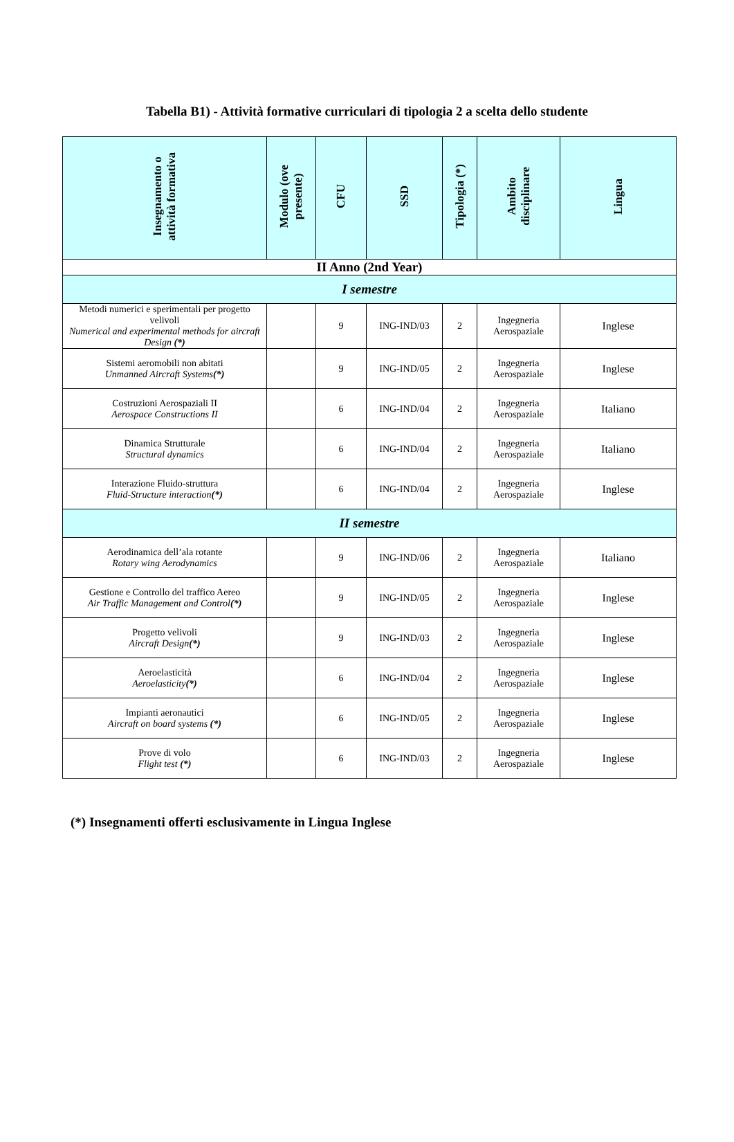Tabella B1) - Attività formative curriculari di tipologia 2 a scelta dello studente
| Insegnamento o attività formativa | Modulo (ove presente) | CFU | SSD | Tipologia (*) | Ambito disciplinare | Lingua |
| --- | --- | --- | --- | --- | --- | --- |
| II Anno (2nd Year) | | | | | | |
| I semestre | | | | | | |
| Metodi numerici e sperimentali per progetto velivoli Numerical and experimental methods for aircraft Design (*) | | 9 | ING-IND/03 | 2 | Ingegneria Aerospaziale | Inglese |
| Sistemi aeromobili non abitati Unmanned Aircraft Systems (*) | | 9 | ING-IND/05 | 2 | Ingegneria Aerospaziale | Inglese |
| Costruzioni Aerospaziali II Aerospace Constructions II | | 6 | ING-IND/04 | 2 | Ingegneria Aerospaziale | Italiano |
| Dinamica Strutturale Structural dynamics | | 6 | ING-IND/04 | 2 | Ingegneria Aerospaziale | Italiano |
| Interazione Fluido-struttura Fluid-Structure interaction (*) | | 6 | ING-IND/04 | 2 | Ingegneria Aerospaziale | Inglese |
| II semestre | | | | | | |
| Aerodinamica dell’ala rotante Rotary wing Aerodynamics | | 9 | ING-IND/06 | 2 | Ingegneria Aerospaziale | Italiano |
| Gestione e Controllo del traffico Aereo Air Traffic Management and Control (*) | | 9 | ING-IND/05 | 2 | Ingegneria Aerospaziale | Inglese |
| Progetto velivoli Aircraft Design (*) | | 9 | ING-IND/03 | 2 | Ingegneria Aerospaziale | Inglese |
| Aeroelasticità Aeroelasticity (*) | | 6 | ING-IND/04 | 2 | Ingegneria Aerospaziale | Inglese |
| Impianti aeronautici Aircraft on board systems (*) | | 6 | ING-IND/05 | 2 | Ingegneria Aerospaziale | Inglese |
| Prove di volo Flight test (*) | | 6 | ING-IND/03 | 2 | Ingegneria Aerospaziale | Inglese |
(*) Insegnamenti offerti esclusivamente in Lingua Inglese